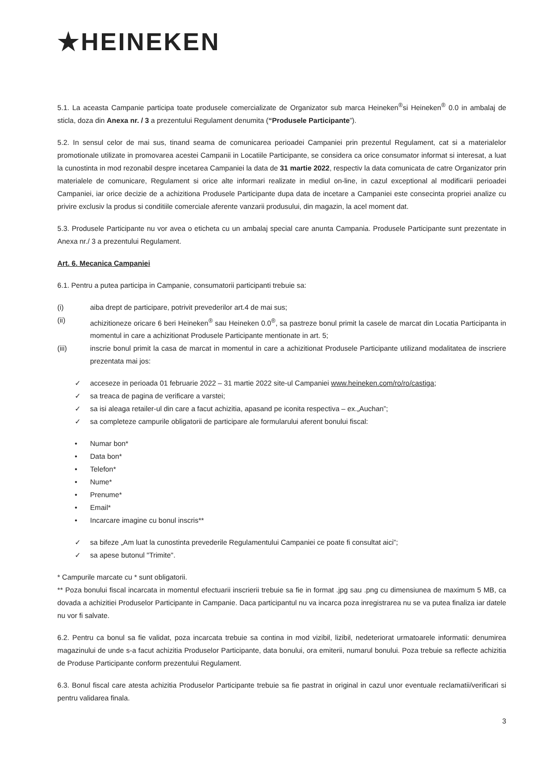★HEINEKEN
5.1. La aceasta Campanie participa toate produsele comercializate de Organizator sub marca Heineken<sup>®</sup>si Heineken<sup>®</sup> 0.0 in ambalaj de sticla, doza din Anexa nr. / 3 a prezentului Regulament denumita (“Produsele Participante”).
5.2. In sensul celor de mai sus, tinand seama de comunicarea perioadei Campaniei prin prezentul Regulament, cat si a materialelor promotionale utilizate in promovarea acestei Campanii in Locatiile Participante, se considera ca orice consumator informat si interesat, a luat la cunostinta in mod rezonabil despre incetarea Campaniei la data de 31 martie 2022, respectiv la data comunicata de catre Organizator prin materialele de comunicare, Regulament si orice alte informari realizate in mediul on-line, in cazul exceptional al modificarii perioadei Campaniei, iar orice decizie de a achizitiona Produsele Participante dupa data de incetare a Campaniei este consecinta propriei analize cu privire exclusiv la produs si conditiile comerciale aferente vanzarii produsului, din magazin, la acel moment dat.
5.3. Produsele Participante nu vor avea o eticheta cu un ambalaj special care anunta Campania. Produsele Participante sunt prezentate in Anexa nr./ 3 a prezentului Regulament.
Art. 6. Mecanica Campaniei
6.1. Pentru a putea participa in Campanie, consumatorii participanti trebuie sa:
(i) aiba drept de participare, potrivit prevederilor art.4 de mai sus;
(ii) achizitioneze oricare 6 beri Heineken<sup>®</sup> sau Heineken 0.0<sup>®</sup>, sa pastreze bonul primit la casele de marcat din Locatia Participanta in momentul in care a achizitionat Produsele Participante mentionate in art. 5;
(iii) inscrie bonul primit la casa de marcat in momentul in care a achizitionat Produsele Participante utilizand modalitatea de inscriere prezentata mai jos:
✓ acceseze in perioada 01 februarie 2022 – 31 martie 2022 site-ul Campaniei www.heineken.com/ro/ro/castiga;
✓ sa treaca de pagina de verificare a varstei;
✓ sa isi aleaga retailer-ul din care a facut achizitia, apasand pe iconita respectiva – ex.„Auchan”;
✓ sa completeze campurile obligatorii de participare ale formularului aferent bonului fiscal:
• Numar bon*
• Data bon*
• Telefon*
• Nume*
• Prenume*
• Email*
• Incarcare imagine cu bonul inscris**
✓ sa bifeze „Am luat la cunostinta prevederile Regulamentului Campaniei ce poate fi consultat aici”;
✓ sa apese butonul "Trimite".
* Campurile marcate cu * sunt obligatorii.
** Poza bonului fiscal incarcata in momentul efectuarii inscrierii trebuie sa fie in format .jpg sau .png cu dimensiunea de maximum 5 MB, ca dovada a achizitiei Produselor Participante in Campanie. Daca participantul nu va incarca poza inregistrarea nu se va putea finaliza iar datele nu vor fi salvate.
6.2. Pentru ca bonul sa fie validat, poza incarcata trebuie sa contina in mod vizibil, lizibil, nedeteriorat urmatoarele informatii: denumirea magazinului de unde s-a facut achizitia Produselor Participante, data bonului, ora emiterii, numarul bonului. Poza trebuie sa reflecte achizitia de Produse Participante conform prezentului Regulament.
6.3. Bonul fiscal care atesta achizitia Produselor Participante trebuie sa fie pastrat in original in cazul unor eventuale reclamatii/verificari si pentru validarea finala.
3